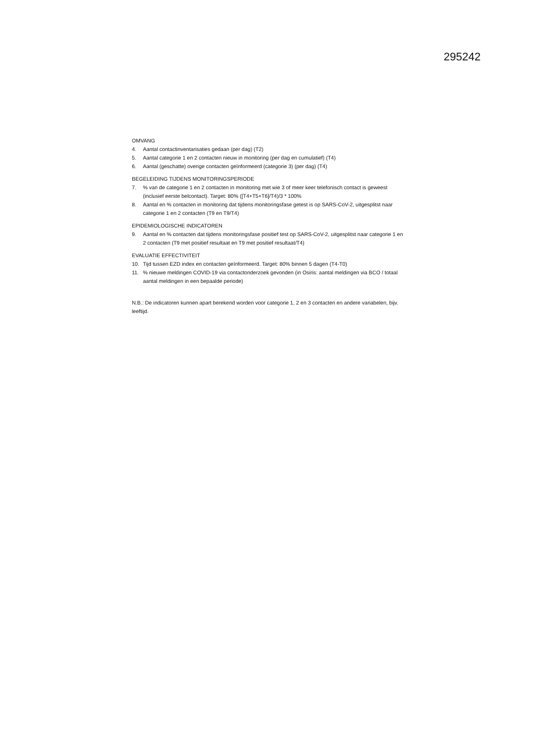295242
OMVANG
4. Aantal contactinventarisaties gedaan (per dag) (T2)
5. Aantal categorie 1 en 2 contacten nieuw in monitoring (per dag en cumulatief) (T4)
6. Aantal (geschatte) overige contacten geïnformeerd (categorie 3) (per dag) (T4)
BEGELEIDING TIJDENS MONITORINGSPERIODE
7.% van de categorie 1 en 2 contacten in monitoring met wie 3 of meer keer telefonisch contact is geweest (inclusief eerste belcontact). Target: 80% ([T4+T5+T6]/T4)/3 * 100%
8. Aantal en % contacten in monitoring dat tijdens monitoringsfase getest is op SARS-CoV-2, uitgesplitst naar categorie 1 en 2 contacten (T9 en T9/T4)
EPIDEMIOLOGISCHE INDICATOREN
9. Aantal en % contacten dat tijdens monitoringsfase positief test op SARS-CoV-2, uitgesplitst naar categorie 1 en 2 contacten (T9 met positief resultaat en T9 met positief resultaat/T4)
EVALUATIE EFFECTIVITEIT
10. Tijd tussen EZD index en contacten geïnformeerd. Target: 80% binnen 5 dagen (T4-T0)
11.% nieuwe meldingen COVID-19 via contactonderzoek gevonden (in Osiris: aantal meldingen via BCO / totaal aantal meldingen in een bepaalde periode)
N.B.: De indicatoren kunnen apart berekend worden voor categorie 1, 2 en 3 contacten en andere variabelen, bijv. leeftijd.